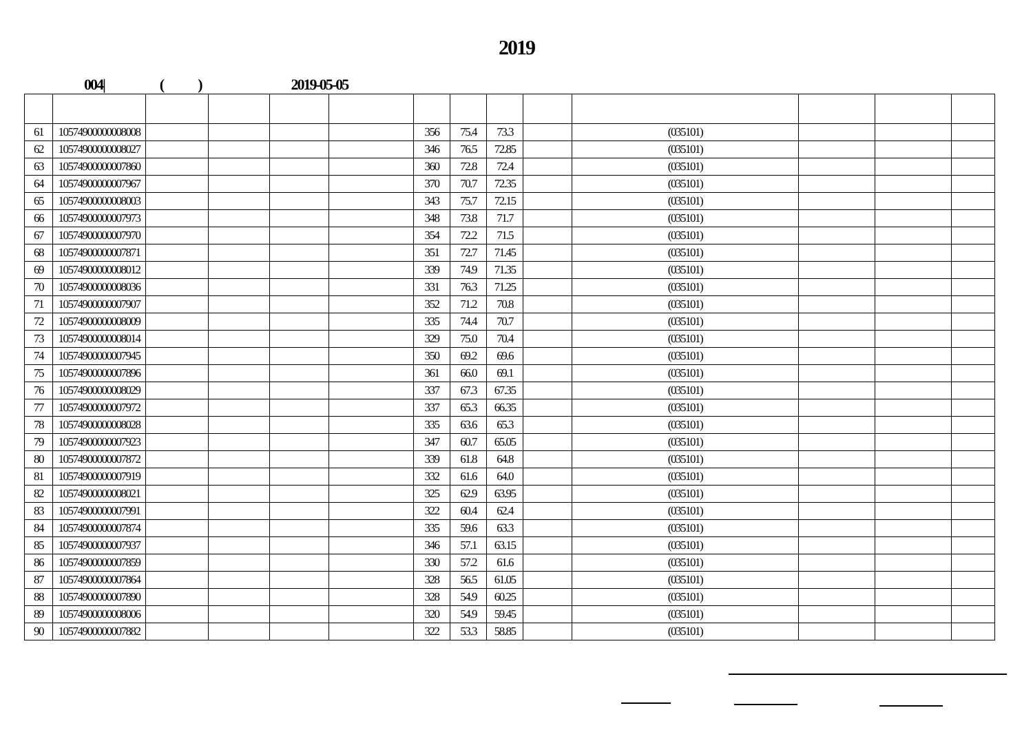2019
004| () 2019-05-05
| 61 | 10574900000008008 | | | | | 356 | 75.4 | 73.3 | | (035101) | | | |
| 62 | 10574900000008027 | | | | | 346 | 76.5 | 72.85 | | (035101) | | | |
| 63 | 10574900000007860 | | | | | 360 | 72.8 | 72.4 | | (035101) | | | |
| 64 | 10574900000007967 | | | | | 370 | 70.7 | 72.35 | | (035101) | | | |
| 65 | 10574900000008003 | | | | | 343 | 75.7 | 72.15 | | (035101) | | | |
| 66 | 10574900000007973 | | | | | 348 | 73.8 | 71.7 | | (035101) | | | |
| 67 | 10574900000007970 | | | | | 354 | 72.2 | 71.5 | | (035101) | | | |
| 68 | 10574900000007871 | | | | | 351 | 72.7 | 71.45 | | (035101) | | | |
| 69 | 10574900000008012 | | | | | 339 | 74.9 | 71.35 | | (035101) | | | |
| 70 | 10574900000008036 | | | | | 331 | 76.3 | 71.25 | | (035101) | | | |
| 71 | 10574900000007907 | | | | | 352 | 71.2 | 70.8 | | (035101) | | | |
| 72 | 10574900000008009 | | | | | 335 | 74.4 | 70.7 | | (035101) | | | |
| 73 | 10574900000008014 | | | | | 329 | 75.0 | 70.4 | | (035101) | | | |
| 74 | 10574900000007945 | | | | | 350 | 69.2 | 69.6 | | (035101) | | | |
| 75 | 10574900000007896 | | | | | 361 | 66.0 | 69.1 | | (035101) | | | |
| 76 | 10574900000008029 | | | | | 337 | 67.3 | 67.35 | | (035101) | | | |
| 77 | 10574900000007972 | | | | | 337 | 65.3 | 66.35 | | (035101) | | | |
| 78 | 10574900000008028 | | | | | 335 | 63.6 | 65.3 | | (035101) | | | |
| 79 | 10574900000007923 | | | | | 347 | 60.7 | 65.05 | | (035101) | | | |
| 80 | 10574900000007872 | | | | | 339 | 61.8 | 64.8 | | (035101) | | | |
| 81 | 10574900000007919 | | | | | 332 | 61.6 | 64.0 | | (035101) | | | |
| 82 | 10574900000008021 | | | | | 325 | 62.9 | 63.95 | | (035101) | | | |
| 83 | 10574900000007991 | | | | | 322 | 60.4 | 62.4 | | (035101) | | | |
| 84 | 10574900000007874 | | | | | 335 | 59.6 | 63.3 | | (035101) | | | |
| 85 | 10574900000007937 | | | | | 346 | 57.1 | 63.15 | | (035101) | | | |
| 86 | 10574900000007859 | | | | | 330 | 57.2 | 61.6 | | (035101) | | | |
| 87 | 10574900000007864 | | | | | 328 | 56.5 | 61.05 | | (035101) | | | |
| 88 | 10574900000007890 | | | | | 328 | 54.9 | 60.25 | | (035101) | | | |
| 89 | 10574900000008006 | | | | | 320 | 54.9 | 59.45 | | (035101) | | | |
| 90 | 10574900000007882 | | | | | 322 | 53.3 | 58.85 | | (035101) | | | |